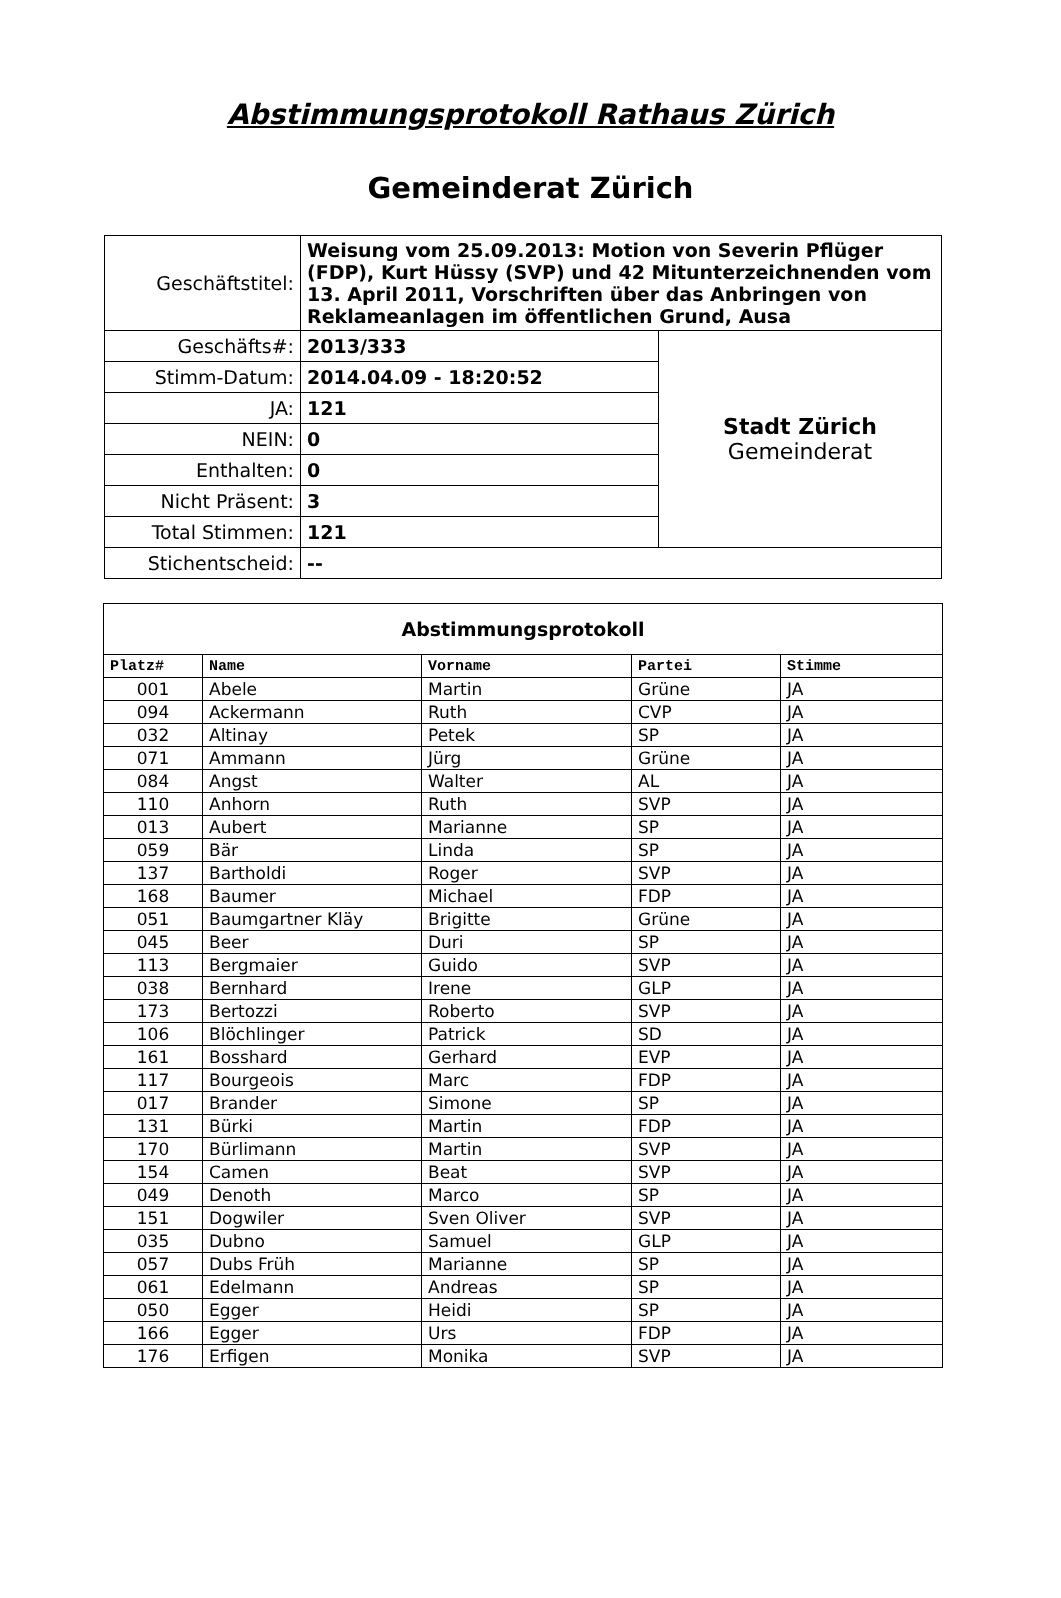Abstimmungsprotokoll Rathaus Zürich
Gemeinderat Zürich
| Geschäftstitel: | Weisung vom 25.09.2013: Motion von Severin Pflüger (FDP), Kurt Hüssy (SVP) und 42 Mitunterzeichnenden vom 13. April 2011, Vorschriften über das Anbringen von Reklameanlagen im öffentlichen Grund, Ausa | |
| Geschäfts#: | 2013/333 | Stadt Zürich Gemeinderat |
| Stimm-Datum: | 2014.04.09 - 18:20:52 | |
| JA: | 121 | |
| NEIN: | 0 | |
| Enthalten: | 0 | |
| Nicht Präsent: | 3 | |
| Total Stimmen: | 121 | |
| Stichentscheid: | -- | |
| Abstimmungsprotokoll | | | | |
| --- | --- | --- | --- | --- |
| Platz# | Name | Vorname | Partei | Stimme |
| 001 | Abele | Martin | Grüne | JA |
| 094 | Ackermann | Ruth | CVP | JA |
| 032 | Altinay | Petek | SP | JA |
| 071 | Ammann | Jürg | Grüne | JA |
| 084 | Angst | Walter | AL | JA |
| 110 | Anhorn | Ruth | SVP | JA |
| 013 | Aubert | Marianne | SP | JA |
| 059 | Bär | Linda | SP | JA |
| 137 | Bartholdi | Roger | SVP | JA |
| 168 | Baumer | Michael | FDP | JA |
| 051 | Baumgartner Kläy | Brigitte | Grüne | JA |
| 045 | Beer | Duri | SP | JA |
| 113 | Bergmaier | Guido | SVP | JA |
| 038 | Bernhard | Irene | GLP | JA |
| 173 | Bertozzi | Roberto | SVP | JA |
| 106 | Blöchlinger | Patrick | SD | JA |
| 161 | Bosshard | Gerhard | EVP | JA |
| 117 | Bourgeois | Marc | FDP | JA |
| 017 | Brander | Simone | SP | JA |
| 131 | Bürki | Martin | FDP | JA |
| 170 | Bürlimann | Martin | SVP | JA |
| 154 | Camen | Beat | SVP | JA |
| 049 | Denoth | Marco | SP | JA |
| 151 | Dogwiler | Sven Oliver | SVP | JA |
| 035 | Dubno | Samuel | GLP | JA |
| 057 | Dubs Früh | Marianne | SP | JA |
| 061 | Edelmann | Andreas | SP | JA |
| 050 | Egger | Heidi | SP | JA |
| 166 | Egger | Urs | FDP | JA |
| 176 | Erfigen | Monika | SVP | JA |